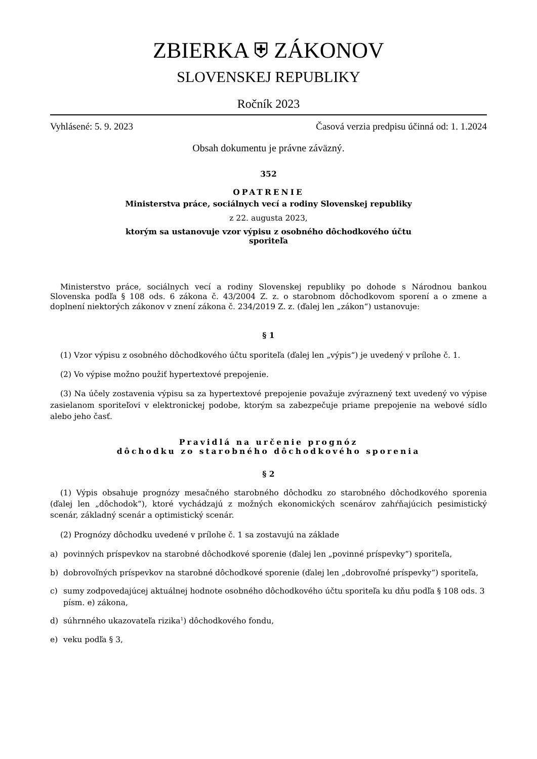ZBIERKA ⛨ ZÁKONOV
SLOVENSKEJ REPUBLIKY
Ročník 2023
Vyhlásené: 5. 9. 2023 Časová verzia predpisu účinná od: 1. 1.2024
Obsah dokumentu je právne záväzný.
352
OPATRENIE
Ministerstva práce, sociálnych vecí a rodiny Slovenskej republiky
z 22. augusta 2023,
ktorým sa ustanovuje vzor výpisu z osobného dôchodkového účtu
sporiteľa
Ministerstvo práce, sociálnych vecí a rodiny Slovenskej republiky po dohode s Národnou bankou Slovenska podľa § 108 ods. 6 zákona č. 43/2004 Z. z. o starobnom dôchodkovom sporení a o zmene a doplnení niektorých zákonov v znení zákona č. 234/2019 Z. z. (ďalej len „zákon“) ustanovuje:
§ 1
(1) Vzor výpisu z osobného dôchodkového účtu sporiteľa (ďalej len „výpis“) je uvedený v prílohe č. 1.
(2) Vo výpise možno použiť hypertextové prepojenie.
(3) Na účely zostavenia výpisu sa za hypertextové prepojenie považuje zvýraznený text uvedený vo výpise zasielanom sporiteľovi v elektronickej podobe, ktorým sa zabezpečuje priame prepojenie na webové sídlo alebo jeho časť.
Pravidlá na určenie prognóz
dôchodku zo starobného dôchodkového sporenia
§ 2
(1) Výpis obsahuje prognózy mesačného starobného dôchodku zo starobného dôchodkového sporenia (ďalej len „dôchodok“), ktoré vychádzajú z možných ekonomických scenárov zahŕňajúcich pesimistický scenár, základný scenár a optimistický scenár.
(2) Prognózy dôchodku uvedené v prílohe č. 1 sa zostavujú na základe
a) povinných príspevkov na starobné dôchodkové sporenie (ďalej len „povinné príspevky“) sporiteľa,
b) dobrovoľných príspevkov na starobné dôchodkové sporenie (ďalej len „dobrovoľné príspevky“) sporiteľa,
c) sumy zodpovedajúcej aktuálnej hodnote osobného dôchodkového účtu sporiteľa ku dňu podľa § 108 ods. 3 písm. e) zákona,
d) súhrnného ukazovateľa rizika<sup>1</sup>) dôchodkového fondu,
e) veku podľa § 3,